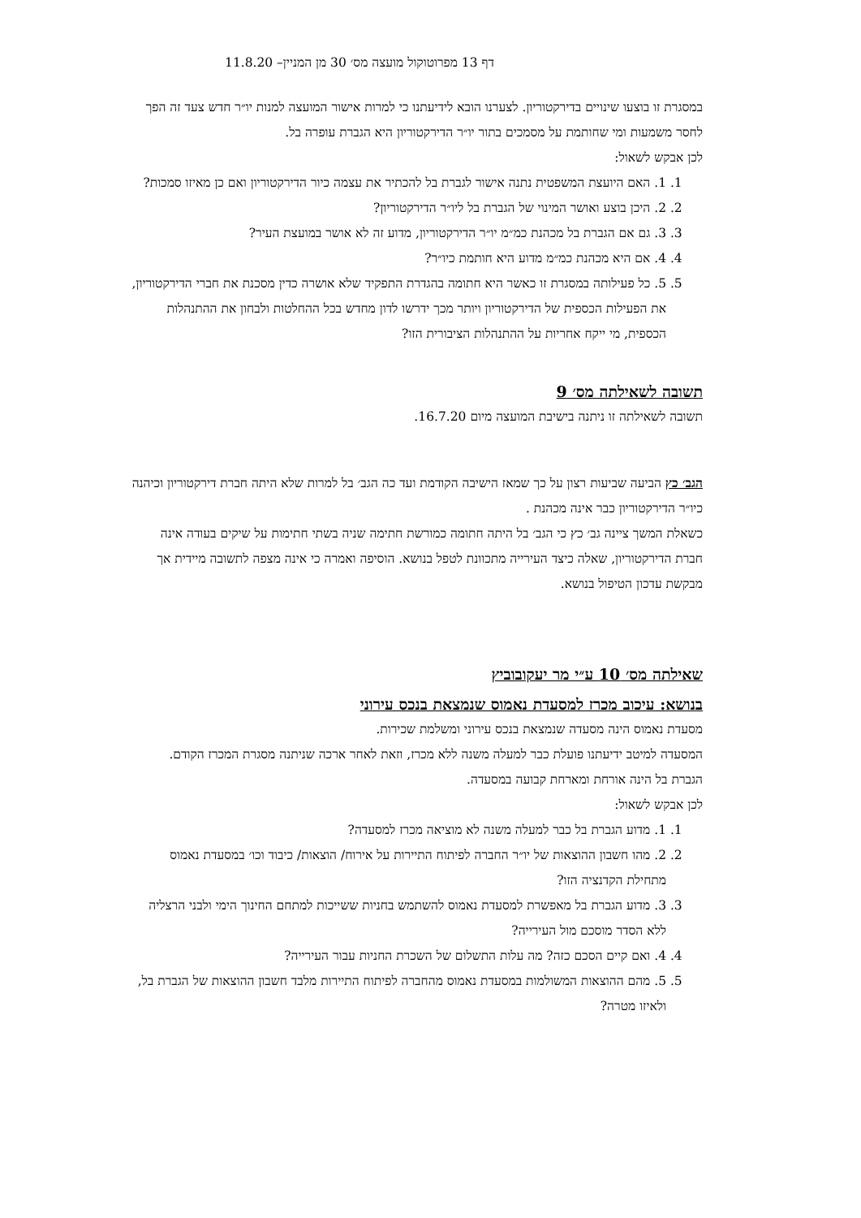דף 13 מפרוטוקול מועצה מס׳ 30 מן המניין– 11.8.20
במסגרת זו בוצעו שינויים בדירקטוריון. לצערנו הובא לידיעתנו כי למרות אישור המועצה למנות יו״ר חדש צעד זה הפך לחסר משמעות ומי שחותמת על מסמכים בתור יו״ר הדירקטוריון היא הגברת עופרה בל.
לכן אבקש לשאול:
1. 1. האם היועצת המשפטית נתנה אישור לגברת בל להכתיר את עצמה כיור הדירקטוריון ואם כן מאיזו סמכות?
2. 2. היכן בוצע ואושר המינוי של הגברת בל ליו״ר הדירקטוריון?
3. 3. גם אם הגברת בל מכהנת כמ״מ יו״ר הדירקטוריון, מדוע זה לא אושר במועצת העיר?
4. 4. אם היא מכהנת כמ״מ מדוע היא חותמת כיו״ר?
5. 5. כל פעילותה במסגרת זו כאשר היא חתומה בהגדרת התפקיד שלא אושרה כדין מסכנת את חברי הדירקטוריון, את הפעילות הכספית של הדירקטוריון ויותר מכך ידרשו לדון מחדש בכל ההחלטות ולבחון את ההתנהלות הכספית, מי ייקח אחריות על ההתנהלות הציבורית הזו?
תשובה לשאילתה מס׳ 9
תשובה לשאילתה זו ניתנה בישיבת המועצה מיום 16.7.20.
הגב׳ כץ הביעה שביעות רצון על כך שמאז הישיבה הקודמת ועד כה הגב׳ בל למרות שלא היתה חברת דירקטוריון וכיהנה כיו״ר הדירקטוריון כבר אינה מכהנת .
כשאלת המשך ציינה גב׳ כץ כי הגב׳ בל היתה חתומה כמורשת חתימה שניה בשתי חתימות על שיקים בעודה אינה חברת הדירקטוריון, שאלה כיצד העירייה מתכוונת לטפל בנושא. הוסיפה ואמרה כי אינה מצפה לתשובה מיידית אך מבקשת עדכון הטיפול בנושא.
שאילתה מס׳ 10 ע״י מר יעקובוביץ
בנושא: עיכוב מכרז למסעדת נאמוס שנמצאת בנכס עירוני
מסעדת נאמוס הינה מסעדה שנמצאת בנכס עירוני ומשלמת שכירות.
המסעדה למיטב ידיעתנו פועלת כבר למעלה משנה ללא מכרז, וזאת לאחר ארכה שניתנה מסגרת המכרז הקודם.
הגברת בל הינה אורחת ומארחת קבועה במסעדה.
לכן אבקש לשאול:
1. 1. מדוע הגברת בל כבר למעלה משנה לא מוציאה מכרז למסעדה?
2. 2. מהו חשבון ההוצאות של יו״ר החברה לפיתוח התיירות על אירוח/ הוצאות/ כיבוד וכו׳ במסעדת נאמוס מתחילת הקדנציה הזו?
3. 3. מדוע הגברת בל מאפשרת למסעדת נאמוס להשתמש בחניות ששייכות למתחם החינוך הימי ולבני הרצליה ללא הסדר מוסכם מול העירייה?
4. 4. ואם קיים הסכם כזה? מה עלות התשלום של השכרת החניות עבור העירייה?
5. 5. מהם ההוצאות המשולמות במסעדת נאמוס מהחברה לפיתוח התיירות מלבד חשבון ההוצאות של הגברת בל, ולאיזו מטרה?